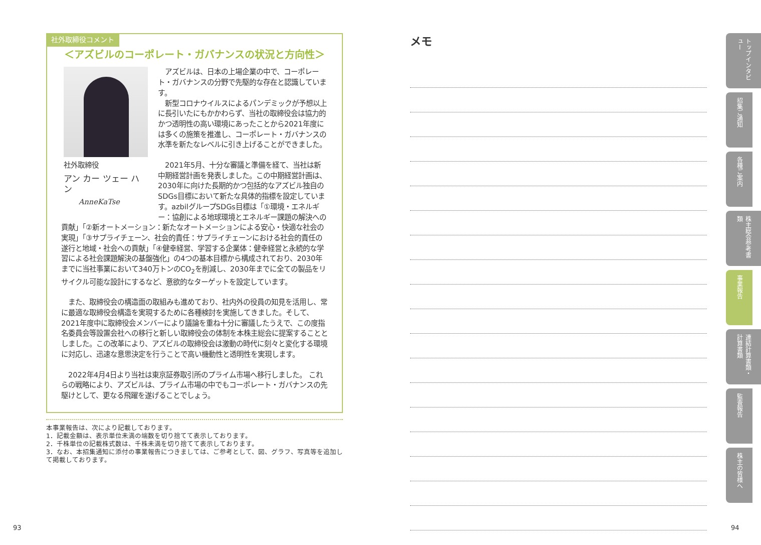社外取締役コメント
＜アズビルのコーポレート・ガバナンスの状況と方向性＞
社外取締役
アン カー ツェー ハン
AnneKaTse
　アズビルは、日本の上場企業の中で、コーポレート・ガバナンスの分野で先駆的な存在と認識しています。
　新型コロナウイルスによるパンデミックが予想以上に長引いたにもかかわらず、当社の取締役会は協力的かつ透明性の高い環境にあったことから2021年度には多くの施策を推進し、コーポレート・ガバナンスの水準を新たなレベルに引き上げることができました。
　2021年5月、十分な審議と準備を経て、当社は新中期経営計画を発表しました。この中期経営計画は、2030年に向けた長期的かつ包括的なアズビル独自のSDGs目標において新たな具体的指標を設定しています。azbilグループSDGs目標は「①環境・エネルギー：協創による地球環境とエネルギー課題の解決への貢献」「②新オートメーション：新たなオートメーションによる安心・快適な社会の実現」「③サプライチェーン、社会的責任：サプライチェーンにおける社会的責任の遂行と地域・社会への貢献」「④健幸経営、学習する企業体：健幸経営と永続的な学習による社会課題解決の基盤強化」の4つの基本目標から構成されており、2030年までに当社事業において340万トンのCO<sub>2</sub>を削減し、2030年までに全ての製品をリサイクル可能な設計にするなど、意欲的なターゲットを設定しています。
　また、取締役会の構造面の取組みも進めており、社内外の役員の知見を活用し、常に最適な取締役会構造を実現するために各種検討を実施してきました。そして、2021年度中に取締役会メンバーにより議論を重ね十分に審議したうえで、この度指名委員会等設置会社への移行と新しい取締役会の体制を本株主総会に提案することとしました。この改革により、アズビルの取締役会は激動の時代に刻々と変化する環境に対応し、迅速な意思決定を行うことで高い機動性と透明性を実現します。
　2022年4月4日より当社は東京証券取引所のプライム市場へ移行しました。 これらの戦略により、アズビルは、プライム市場の中でもコーポレート・ガバナンスの先駆けとして、更なる飛躍を遂げることでしょう。
本事業報告は、次により記載しております。
1．記載金額は、表示単位未満の端数を切り捨てて表示しております。
2．千株単位の記載株式数は、千株未満を切り捨てて表示しております。
3．なお、本招集通知に添付の事業報告につきましては、ご参考として、図、グラフ、写真等を追加して掲載しております。
メモ
トップインタビュー
招集ご通知
各種ご案内
株主総会参考書類
事業報告
連結計算書類・計算書類
監査報告
株主の皆様へ
93 94